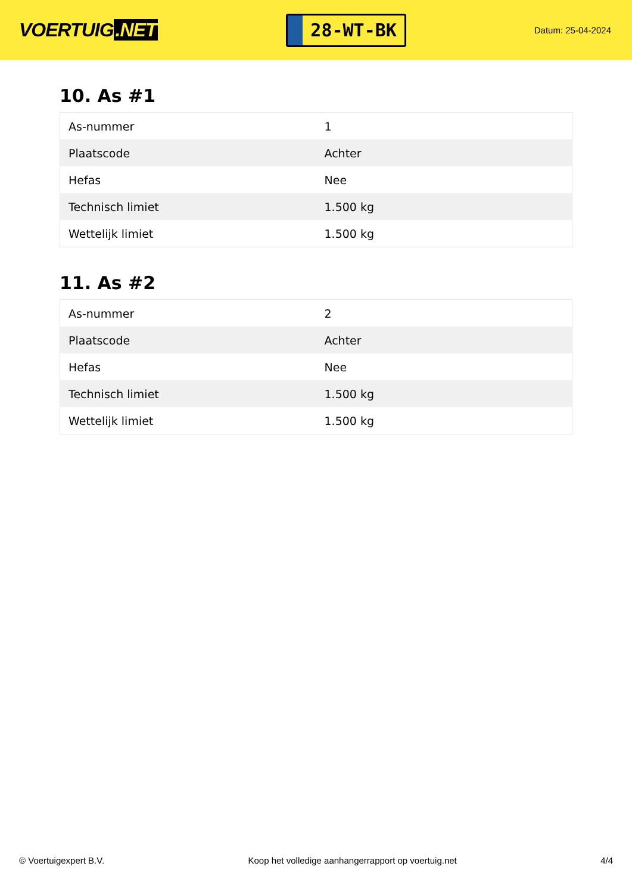VOERTUIG.NET
28-WT-BK
Datum: 25-04-2024
10. As #1
| As-nummer | 1 |
| Plaatscode | Achter |
| Hefas | Nee |
| Technisch limiet | 1.500 kg |
| Wettelijk limiet | 1.500 kg |
11. As #2
| As-nummer | 2 |
| Plaatscode | Achter |
| Hefas | Nee |
| Technisch limiet | 1.500 kg |
| Wettelijk limiet | 1.500 kg |
© Voertuigexpert B.V. Koop het volledige aanhangerrapport op voertuig.net 4/4